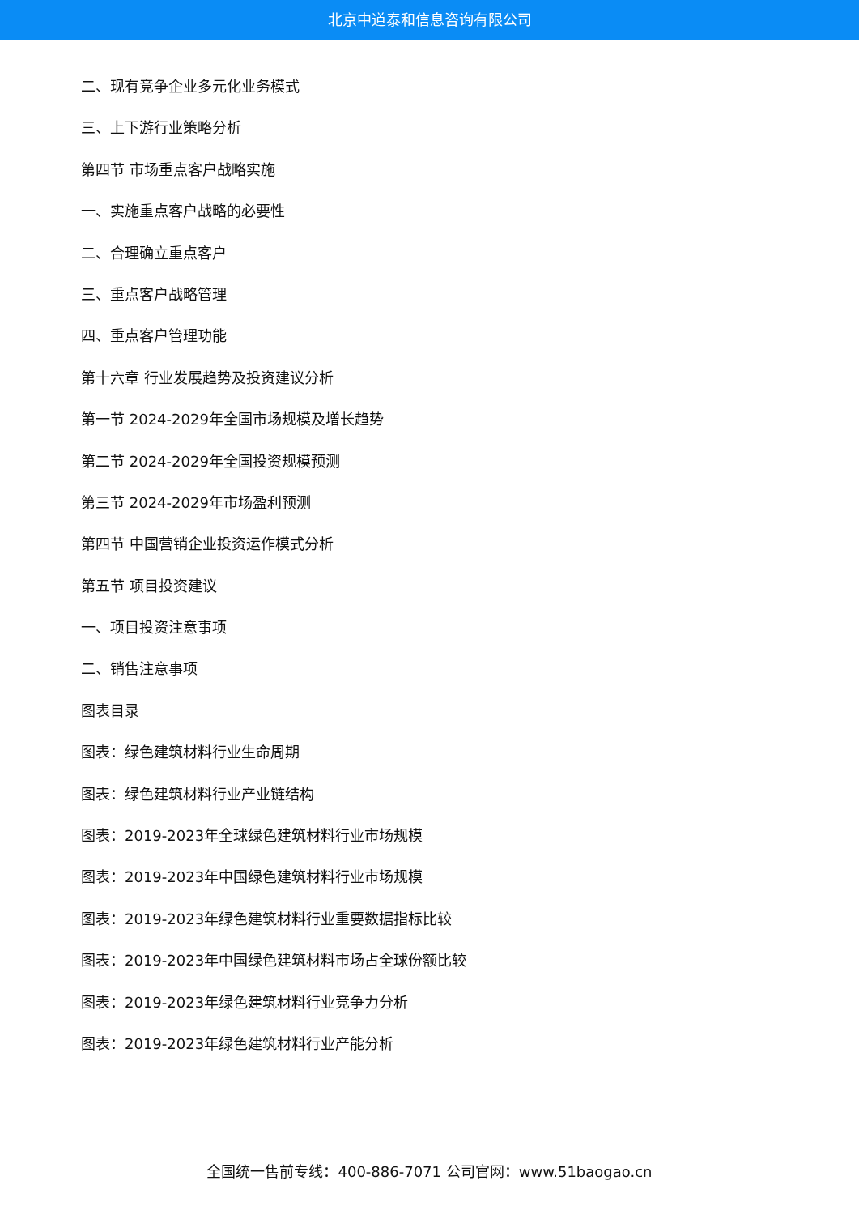北京中道泰和信息咨询有限公司
二、现有竞争企业多元化业务模式
三、上下游行业策略分析
第四节 市场重点客户战略实施
一、实施重点客户战略的必要性
二、合理确立重点客户
三、重点客户战略管理
四、重点客户管理功能
第十六章 行业发展趋势及投资建议分析
第一节 2024-2029年全国市场规模及增长趋势
第二节 2024-2029年全国投资规模预测
第三节 2024-2029年市场盈利预测
第四节 中国营销企业投资运作模式分析
第五节 项目投资建议
一、项目投资注意事项
二、销售注意事项
图表目录
图表：绿色建筑材料行业生命周期
图表：绿色建筑材料行业产业链结构
图表：2019-2023年全球绿色建筑材料行业市场规模
图表：2019-2023年中国绿色建筑材料行业市场规模
图表：2019-2023年绿色建筑材料行业重要数据指标比较
图表：2019-2023年中国绿色建筑材料市场占全球份额比较
图表：2019-2023年绿色建筑材料行业竞争力分析
图表：2019-2023年绿色建筑材料行业产能分析
全国统一售前专线：400-886-7071 公司官网：www.51baogao.cn